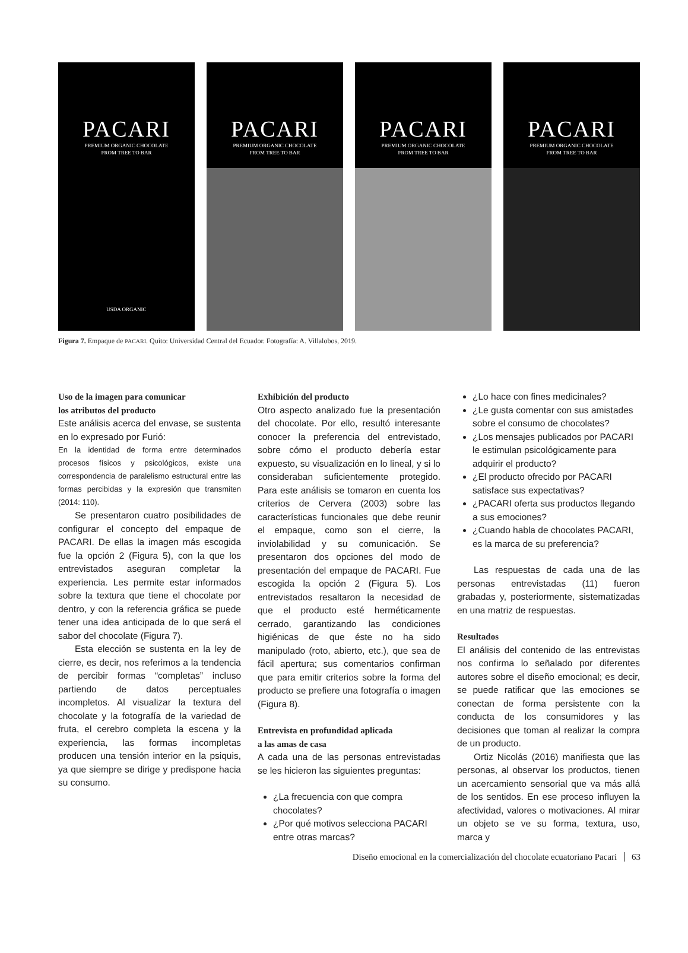PACARI
PREMIUM ORGANIC CHOCOLATE
FROM TREE TO BAR
USDA ORGANIC
PACARI
PREMIUM ORGANIC CHOCOLATE
FROM TREE TO BAR
PACARI
PREMIUM ORGANIC CHOCOLATE
FROM TREE TO BAR
PACARI
PREMIUM ORGANIC CHOCOLATE
FROM TREE TO BAR
Figura 7. Empaque de PACARI. Quito: Universidad Central del Ecuador. Fotografía: A. Villalobos, 2019.
Uso de la imagen para comunicar
los atributos del producto
Este análisis acerca del envase, se sustenta en lo expresado por Furió:
En la identidad de forma entre determinados procesos físicos y psicológicos, existe una correspondencia de paralelismo estructural entre las formas percibidas y la expresión que transmiten (2014: 110).
Se presentaron cuatro posibilidades de configurar el concepto del empaque de PACARI. De ellas la imagen más escogida fue la opción 2 (Figura 5), con la que los entrevistados aseguran completar la experiencia. Les permite estar informados sobre la textura que tiene el chocolate por dentro, y con la referencia gráfica se puede tener una idea anticipada de lo que será el sabor del chocolate (Figura 7).
Esta elección se sustenta en la ley de cierre, es decir, nos referimos a la tendencia de percibir formas “completas” incluso partiendo de datos perceptuales incompletos. Al visualizar la textura del chocolate y la fotografía de la variedad de fruta, el cerebro completa la escena y la experiencia, las formas incompletas producen una tensión interior en la psiquis, ya que siempre se dirige y predispone hacia su consumo.
Exhibición del producto
Otro aspecto analizado fue la presentación del chocolate. Por ello, resultó interesante conocer la preferencia del entrevistado, sobre cómo el producto debería estar expuesto, su visualización en lo lineal, y si lo consideraban suficientemente protegido. Para este análisis se tomaron en cuenta los criterios de Cervera (2003) sobre las características funcionales que debe reunir el empaque, como son el cierre, la inviolabilidad y su comunicación. Se presentaron dos opciones del modo de presentación del empaque de PACARI. Fue escogida la opción 2 (Figura 5). Los entrevistados resaltaron la necesidad de que el producto esté herméticamente cerrado, garantizando las condiciones higiénicas de que éste no ha sido manipulado (roto, abierto, etc.), que sea de fácil apertura; sus comentarios confirman que para emitir criterios sobre la forma del producto se prefiere una fotografía o imagen (Figura 8).
Entrevista en profundidad aplicada
a las amas de casa
A cada una de las personas entrevistadas se les hicieron las siguientes preguntas:
¿La frecuencia con que compra chocolates?
¿Por qué motivos selecciona PACARI entre otras marcas?
¿Lo hace con fines medicinales?
¿Le gusta comentar con sus amistades sobre el consumo de chocolates?
¿Los mensajes publicados por PACARI le estimulan psicológicamente para adquirir el producto?
¿El producto ofrecido por PACARI satisface sus expectativas?
¿PACARI oferta sus productos llegando a sus emociones?
¿Cuando habla de chocolates PACARI, es la marca de su preferencia?
Las respuestas de cada una de las personas entrevistadas (11) fueron grabadas y, posteriormente, sistematizadas en una matriz de respuestas.
Resultados
El análisis del contenido de las entrevistas nos confirma lo señalado por diferentes autores sobre el diseño emocional; es decir, se puede ratificar que las emociones se conectan de forma persistente con la conducta de los consumidores y las decisiones que toman al realizar la compra de un producto.
Ortiz Nicolás (2016) manifiesta que las personas, al observar los productos, tienen un acercamiento sensorial que va más allá de los sentidos. En ese proceso influyen la afectividad, valores o motivaciones. Al mirar un objeto se ve su forma, textura, uso, marca y
Diseño emocional en la comercialización del chocolate ecuatoriano Pacari 63